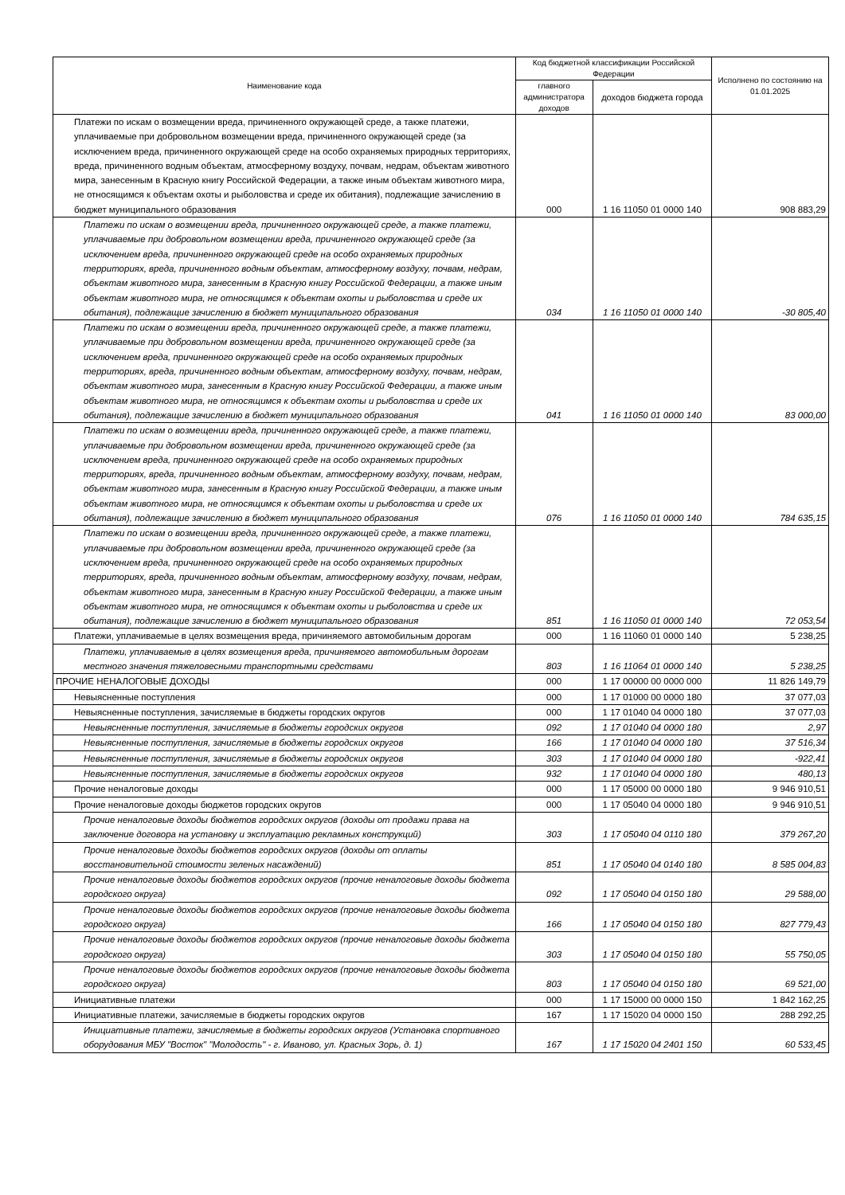| Наименование кода | Код бюджетной классификации Российской Федерации | | Исполнено по состоянию на 01.01.2025 |
| --- | --- | --- | --- |
| | главного администратора доходов | доходов бюджета города | |
| Платежи по искам о возмещении вреда, причиненного окружающей среде, а также платежи, уплачиваемые при добровольном возмещении вреда, причиненного окружающей среде (за исключением вреда, причиненного окружающей среде на особо охраняемых природных территориях, вреда, причиненного водным объектам, атмосферному воздуху, почвам, недрам, объектам животного мира, занесенным в Красную книгу Российской Федерации, а также иным объектам животного мира, не относящимся к объектам охоты и рыболовства и среде их обитания), подлежащие зачислению в бюджет муниципального образования | 000 | 1 16 11050 01 0000 140 | 908 883,29 |
| Платежи по искам о возмещении вреда, причиненного окружающей среде, а также платежи, уплачиваемые при добровольном возмещении вреда, причиненного окружающей среде (за исключением вреда, причиненного окружающей среде на особо охраняемых природных территориях, вреда, причиненного водным объектам, атмосферному воздуху, почвам, недрам, объектам животного мира, занесенным в Красную книгу Российской Федерации, а также иным объектам животного мира, не относящимся к объектам охоты и рыболовства и среде их обитания), подлежащие зачислению в бюджет муниципального образования | 034 | 1 16 11050 01 0000 140 | -30 805,40 |
| Платежи по искам о возмещении вреда, причиненного окружающей среде, а также платежи, уплачиваемые при добровольном возмещении вреда, причиненного окружающей среде (за исключением вреда, причиненного окружающей среде на особо охраняемых природных территориях, вреда, причиненного водным объектам, атмосферному воздуху, почвам, недрам, объектам животного мира, занесенным в Красную книгу Российской Федерации, а также иным объектам животного мира, не относящимся к объектам охоты и рыболовства и среде их обитания), подлежащие зачислению в бюджет муниципального образования | 041 | 1 16 11050 01 0000 140 | 83 000,00 |
| Платежи по искам о возмещении вреда, причиненного окружающей среде, а также платежи, уплачиваемые при добровольном возмещении вреда, причиненного окружающей среде (за исключением вреда, причиненного окружающей среде на особо охраняемых природных территориях, вреда, причиненного водным объектам, атмосферному воздуху, почвам, недрам, объектам животного мира, занесенным в Красную книгу Российской Федерации, а также иным объектам животного мира, не относящимся к объектам охоты и рыболовства и среде их обитания), подлежащие зачислению в бюджет муниципального образования | 076 | 1 16 11050 01 0000 140 | 784 635,15 |
| Платежи по искам о возмещении вреда, причиненного окружающей среде, а также платежи, уплачиваемые при добровольном возмещении вреда, причиненного окружающей среде (за исключением вреда, причиненного окружающей среде на особо охраняемых природных территориях, вреда, причиненного водным объектам, атмосферному воздуху, почвам, недрам, объектам животного мира, занесенным в Красную книгу Российской Федерации, а также иным объектам животного мира, не относящимся к объектам охоты и рыболовства и среде их обитания), подлежащие зачислению в бюджет муниципального образования | 851 | 1 16 11050 01 0000 140 | 72 053,54 |
| Платежи, уплачиваемые в целях возмещения вреда, причиняемого автомобильным дорогам | 000 | 1 16 11060 01 0000 140 | 5 238,25 |
| Платежи, уплачиваемые в целях возмещения вреда, причиняемого автомобильным дорогам местного значения тяжеловесными транспортными средствами | 803 | 1 16 11064 01 0000 140 | 5 238,25 |
| ПРОЧИЕ НЕНАЛОГОВЫЕ ДОХОДЫ | 000 | 1 17 00000 00 0000 000 | 11 826 149,79 |
| Невыясненные поступления | 000 | 1 17 01000 00 0000 180 | 37 077,03 |
| Невыясненные поступления, зачисляемые в бюджеты городских округов | 000 | 1 17 01040 04 0000 180 | 37 077,03 |
| Невыясненные поступления, зачисляемые в бюджеты городских округов | 092 | 1 17 01040 04 0000 180 | 2,97 |
| Невыясненные поступления, зачисляемые в бюджеты городских округов | 166 | 1 17 01040 04 0000 180 | 37 516,34 |
| Невыясненные поступления, зачисляемые в бюджеты городских округов | 303 | 1 17 01040 04 0000 180 | -922,41 |
| Невыясненные поступления, зачисляемые в бюджеты городских округов | 932 | 1 17 01040 04 0000 180 | 480,13 |
| Прочие неналоговые доходы | 000 | 1 17 05000 00 0000 180 | 9 946 910,51 |
| Прочие неналоговые доходы бюджетов городских округов | 000 | 1 17 05040 04 0000 180 | 9 946 910,51 |
| Прочие неналоговые доходы бюджетов городских округов (доходы от продажи права на заключение договора на установку и эксплуатацию рекламных конструкций) | 303 | 1 17 05040 04 0110 180 | 379 267,20 |
| Прочие неналоговые доходы бюджетов городских округов (доходы от оплаты восстановительной стоимости зеленых насаждений) | 851 | 1 17 05040 04 0140 180 | 8 585 004,83 |
| Прочие неналоговые доходы бюджетов городских округов (прочие неналоговые доходы бюджета городского округа) | 092 | 1 17 05040 04 0150 180 | 29 588,00 |
| Прочие неналоговые доходы бюджетов городских округов (прочие неналоговые доходы бюджета городского округа) | 166 | 1 17 05040 04 0150 180 | 827 779,43 |
| Прочие неналоговые доходы бюджетов городских округов (прочие неналоговые доходы бюджета городского округа) | 303 | 1 17 05040 04 0150 180 | 55 750,05 |
| Прочие неналоговые доходы бюджетов городских округов (прочие неналоговые доходы бюджета городского округа) | 803 | 1 17 05040 04 0150 180 | 69 521,00 |
| Инициативные платежи | 000 | 1 17 15000 00 0000 150 | 1 842 162,25 |
| Инициативные платежи, зачисляемые в бюджеты городских округов | 167 | 1 17 15020 04 0000 150 | 288 292,25 |
| Инициативные платежи, зачисляемые в бюджеты городских округов (Установка спортивного оборудования МБУ "Восток" "Молодость" - г. Иваново, ул. Красных Зорь, д. 1) | 167 | 1 17 15020 04 2401 150 | 60 533,45 |